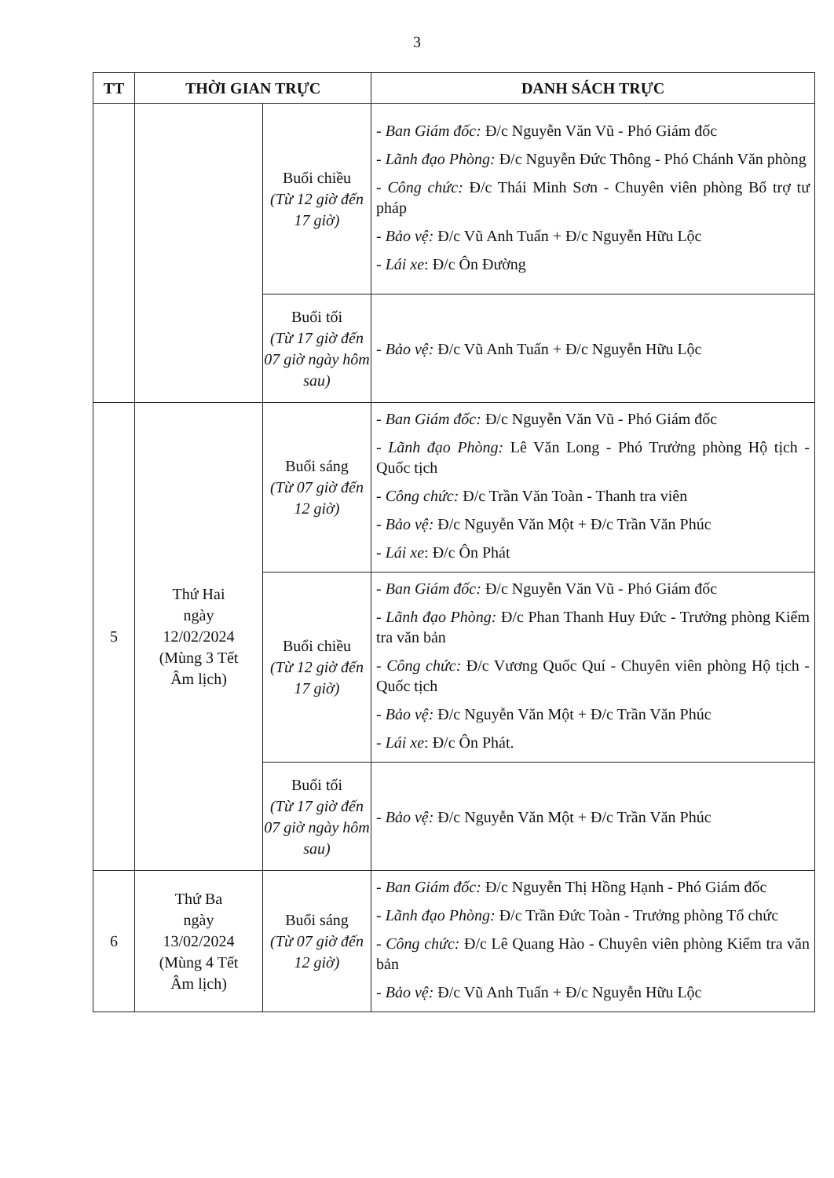3
| TT | THỜI GIAN TRỰC | | DANH SÁCH TRỰC |
| --- | --- | --- | --- |
| | | Buổi chiều (Từ 12 giờ đến 17 giờ) | - Ban Giám đốc: Đ/c Nguyễn Văn Vũ - Phó Giám đốc - Lãnh đạo Phòng: Đ/c Nguyễn Đức Thông - Phó Chánh Văn phòng - Công chức: Đ/c Thái Minh Sơn - Chuyên viên phòng Bổ trợ tư pháp - Bảo vệ: Đ/c Vũ Anh Tuấn + Đ/c Nguyễn Hữu Lộc - Lái xe : Đ/c Ôn Đường |
| | | Buổi tối (Từ 17 giờ đến 07 giờ ngày hôm sau) | - Bảo vệ: Đ/c Vũ Anh Tuấn + Đ/c Nguyễn Hữu Lộc |
| 5 | Thứ Hai ngày 12/02/2024 (Mùng 3 Tết Âm lịch) | Buổi sáng (Từ 07 giờ đến 12 giờ) | - Ban Giám đốc: Đ/c Nguyễn Văn Vũ - Phó Giám đốc - Lãnh đạo Phòng: Lê Văn Long - Phó Trưởng phòng Hộ tịch - Quốc tịch - Công chức: Đ/c Trần Văn Toàn - Thanh tra viên - Bảo vệ: Đ/c Nguyễn Văn Một + Đ/c Trần Văn Phúc - Lái xe : Đ/c Ôn Phát |
| | | Buổi chiều (Từ 12 giờ đến 17 giờ) | - Ban Giám đốc: Đ/c Nguyễn Văn Vũ - Phó Giám đốc - Lãnh đạo Phòng: Đ/c Phan Thanh Huy Đức - Trưởng phòng Kiểm tra văn bản - Công chức: Đ/c Vương Quốc Quí - Chuyên viên phòng Hộ tịch - Quốc tịch - Bảo vệ: Đ/c Nguyễn Văn Một + Đ/c Trần Văn Phúc - Lái xe : Đ/c Ôn Phát. |
| | | Buổi tối (Từ 17 giờ đến 07 giờ ngày hôm sau) | - Bảo vệ: Đ/c Nguyễn Văn Một + Đ/c Trần Văn Phúc |
| 6 | Thứ Ba ngày 13/02/2024 (Mùng 4 Tết Âm lịch) | Buổi sáng (Từ 07 giờ đến 12 giờ) | - Ban Giám đốc: Đ/c Nguyễn Thị Hồng Hạnh - Phó Giám đốc - Lãnh đạo Phòng: Đ/c Trần Đức Toàn - Trưởng phòng Tổ chức - Công chức: Đ/c Lê Quang Hào - Chuyên viên phòng Kiểm tra văn bản - Bảo vệ: Đ/c Vũ Anh Tuấn + Đ/c Nguyễn Hữu Lộc |